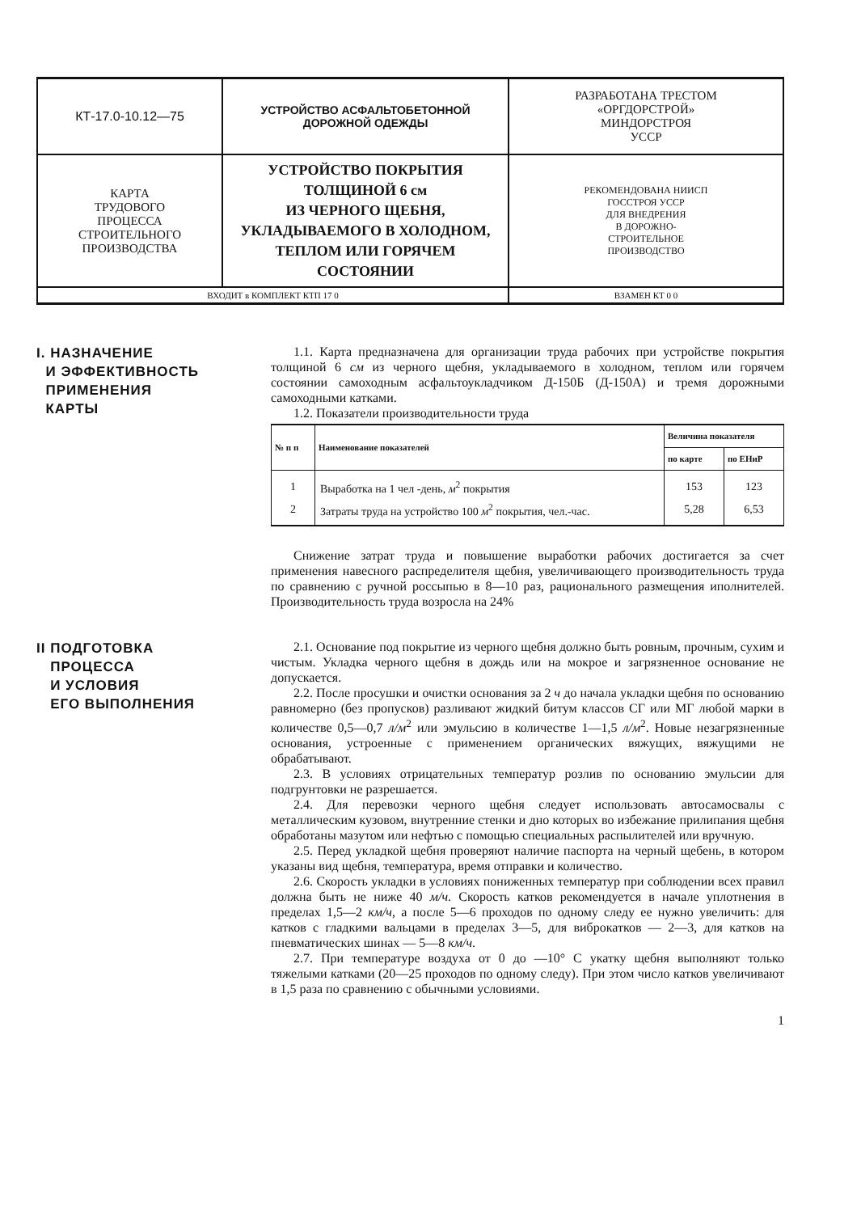| КТ-17.0-10.12—75 | УСТРОЙСТВО АСФАЛЬТОБЕТОННОЙ ДОРОЖНОЙ ОДЕЖДЫ | РАЗРАБОТАНА ТРЕСТОМ «ОРГДОРСТРОЙ» МИНДОРСТРОЯ УССР |
| КАРТА ТРУДОВОГО ПРОЦЕССА СТРОИТЕЛЬНОГО ПРОИЗВОДСТВА | УСТРОЙСТВО ПОКРЫТИЯ ТОЛЩИНОЙ 6 см ИЗ ЧЕРНОГО ЩЕБНЯ, УКЛАДЫВАЕМОГО В ХОЛОДНОМ, ТЕПЛОМ ИЛИ ГОРЯЧЕМ СОСТОЯНИИ | РЕКОМЕНДОВАНА НИИСП ГОССТРОЯ УССР ДЛЯ ВНЕДРЕНИЯ В ДОРОЖНО- СТРОИТЕЛЬНОЕ ПРОИЗВОДСТВО |
| ВХОДИТ в КОМПЛЕКТ КТП 17 0 | | ВЗАМЕН КТ 0 0 |
I. НАЗНАЧЕНИЕ
И ЭФФЕКТИВНОСТЬ
ПРИМЕНЕНИЯ
КАРТЫ
1.1. Карта предназначена для организации труда рабочих при устройстве покрытия толщиной 6 см из черного щебня, укладываемого в холодном, теплом или горячем состоянии самоходным асфальтоукладчиком Д-150Б (Д-150А) и тремя дорожными самоходными катками.
1.2. Показатели производительности труда
| № п п | Наименование показателей | Величина показателя | |
| --- | --- | --- | --- |
| | | по карте | по ЕНиР |
| 1 | Выработка на 1 чел -день, м<sup>2</sup> покрытия | 153 | 123 |
| 2 | Затраты труда на устройство 100 м<sup>2</sup> покрытия, чел.-час. | 5,28 | 6,53 |
Снижение затрат труда и повышение выработки рабочих достигается за счет применения навесного распределителя щебня, увеличивающего производительность труда по сравнению с ручной россыпью в 8—10 раз, рационального размещения иполнителей. Производительность труда возросла на 24%
II ПОДГОТОВКА
ПРОЦЕССА
И УСЛОВИЯ
ЕГО ВЫПОЛНЕНИЯ
2.1. Основание под покрытие из черного щебня должно быть ровным, прочным, сухим и чистым. Укладка черного щебня в дождь или на мокрое и загрязненное основание не допускается.
2.2. После просушки и очистки основания за 2 ч до начала укладки щебня по основанию равномерно (без пропусков) разливают жидкий битум классов СГ или МГ любой марки в количестве 0,5—0,7 л/м<sup>2</sup> или эмульсию в количестве 1—1,5 л/м<sup>2</sup>. Новые незагрязненные основания, устроенные с применением органических вяжущих, вяжущими не обрабатывают.
2.3. В условиях отрицательных температур розлив по основанию эмульсии для подгрунтовки не разрешается.
2.4. Для перевозки черного щебня следует использовать автосамосвалы с металлическим кузовом, внутренние стенки и дно которых во избежание прилипания щебня обработаны мазутом или нефтью с помощью специальных распылителей или вручную.
2.5. Перед укладкой щебня проверяют наличие паспорта на черный щебень, в котором указаны вид щебня, температура, время отправки и количество.
2.6. Скорость укладки в условиях пониженных температур при соблюдении всех правил должна быть не ниже 40 м/ч. Скорость катков рекомендуется в начале уплотнения в пределах 1,5—2 км/ч, а после 5—6 проходов по одному следу ее нужно увеличить: для катков с гладкими вальцами в пределах 3—5, для виброкатков — 2—3, для катков на пневматических шинах — 5—8 км/ч.
2.7. При температуре воздуха от 0 до —10° С укатку щебня выполняют только тяжелыми катками (20—25 проходов по одному следу). При этом число катков увеличивают в 1,5 раза по сравнению с обычными условиями.
1